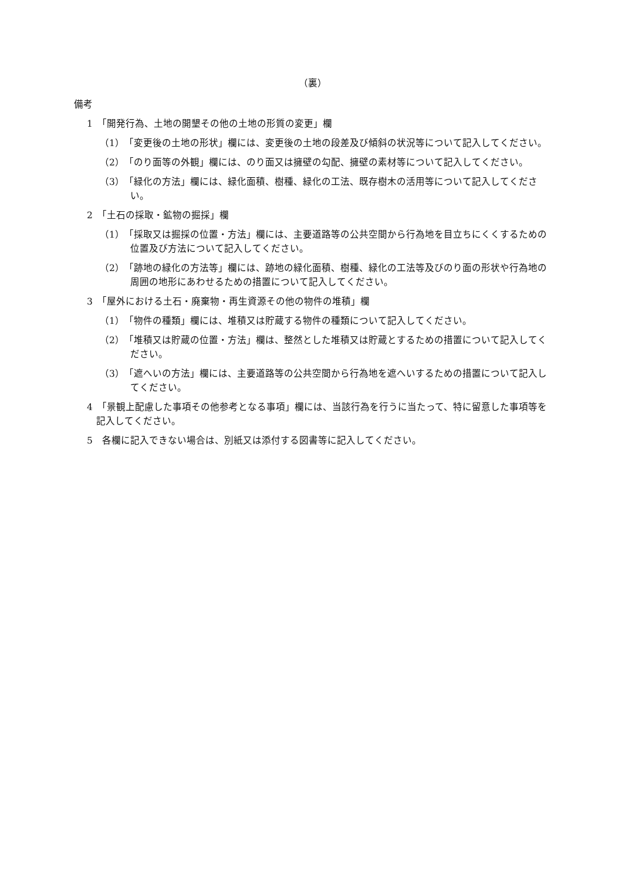（裏）
備考
1　「開発行為、土地の開墾その他の土地の形質の変更」欄
（1）　「変更後の土地の形状」欄には、変更後の土地の段差及び傾斜の状況等について記入してください。
（2）　「のり面等の外観」欄には、のり面又は擁壁の勾配、擁壁の素材等について記入してください。
（3）　「緑化の方法」欄には、緑化面積、樹種、緑化の工法、既存樹木の活用等について記入してください。
2　「土石の採取・鉱物の掘採」欄
（1）　「採取又は掘採の位置・方法」欄には、主要道路等の公共空間から行為地を目立ちにくくするための位置及び方法について記入してください。
（2）　「跡地の緑化の方法等」欄には、跡地の緑化面積、樹種、緑化の工法等及びのり面の形状や行為地の周囲の地形にあわせるための措置について記入してください。
3　「屋外における土石・廃棄物・再生資源その他の物件の堆積」欄
（1）　「物件の種類」欄には、堆積又は貯蔵する物件の種類について記入してください。
（2）　「堆積又は貯蔵の位置・方法」欄は、整然とした堆積又は貯蔵とするための措置について記入してください。
（3）　「遮へいの方法」欄には、主要道路等の公共空間から行為地を遮へいするための措置について記入してください。
4　「景観上配慮した事項その他参考となる事項」欄には、当該行為を行うに当たって、特に留意した事項等を記入してください。
5　各欄に記入できない場合は、別紙又は添付する図書等に記入してください。